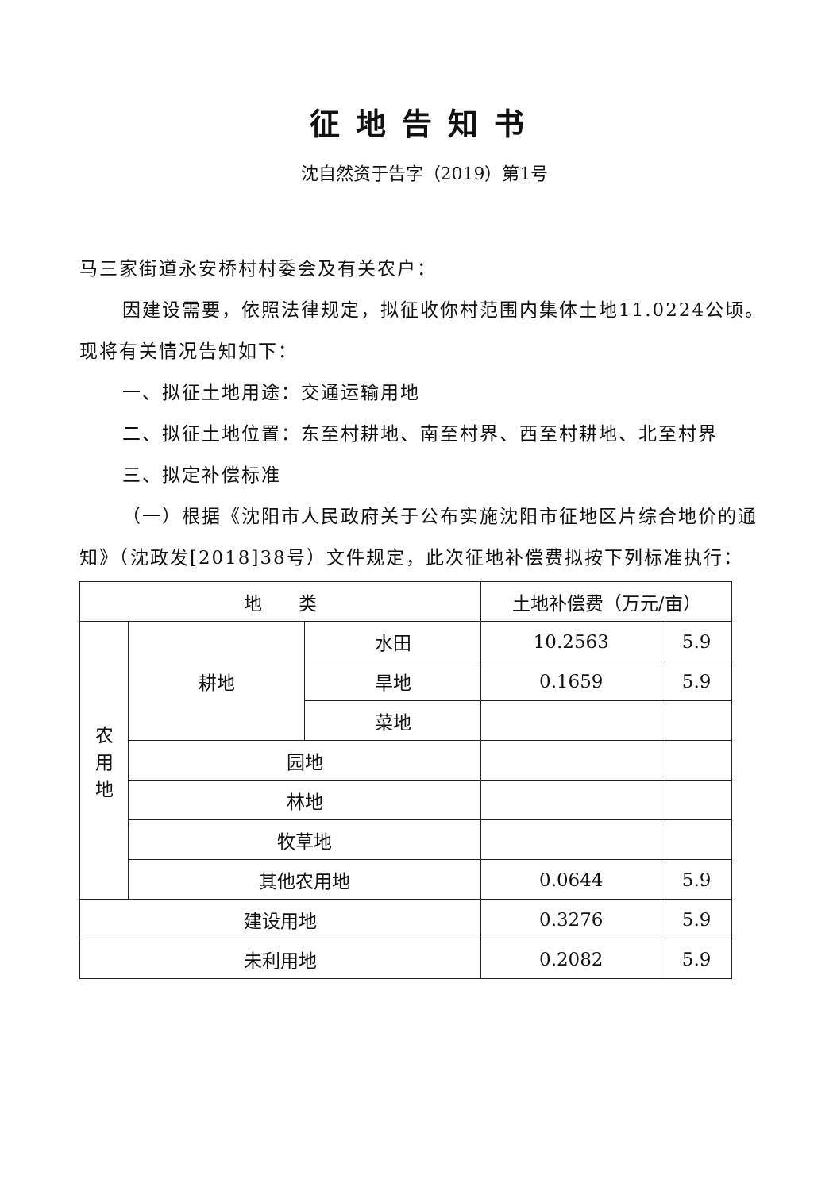征地告知书
沈自然资于告字（2019）第1号
马三家街道永安桥村村委会及有关农户：
因建设需要，依照法律规定，拟征收你村范围内集体土地11.0224公顷。现将有关情况告知如下：
一、拟征土地用途：交通运输用地
二、拟征土地位置：东至村耕地、南至村界、西至村耕地、北至村界
三、拟定补偿标准
（一）根据《沈阳市人民政府关于公布实施沈阳市征地区片综合地价的通知》（沈政发[2018]38号）文件规定，此次征地补偿费拟按下列标准执行：
| 地 类 | | | 土地补偿费（万元/亩） | |
| 农 用 地 | 耕地 | 水田 | 10.2563 | 5.9 |
| | | 旱地 | 0.1659 | 5.9 |
| | | 菜地 | | |
| | 园地 | | | |
| | 林地 | | | |
| | 牧草地 | | | |
| | 其他农用地 | | 0.0644 | 5.9 |
| 建设用地 | | | 0.3276 | 5.9 |
| 未利用地 | | | 0.2082 | 5.9 |